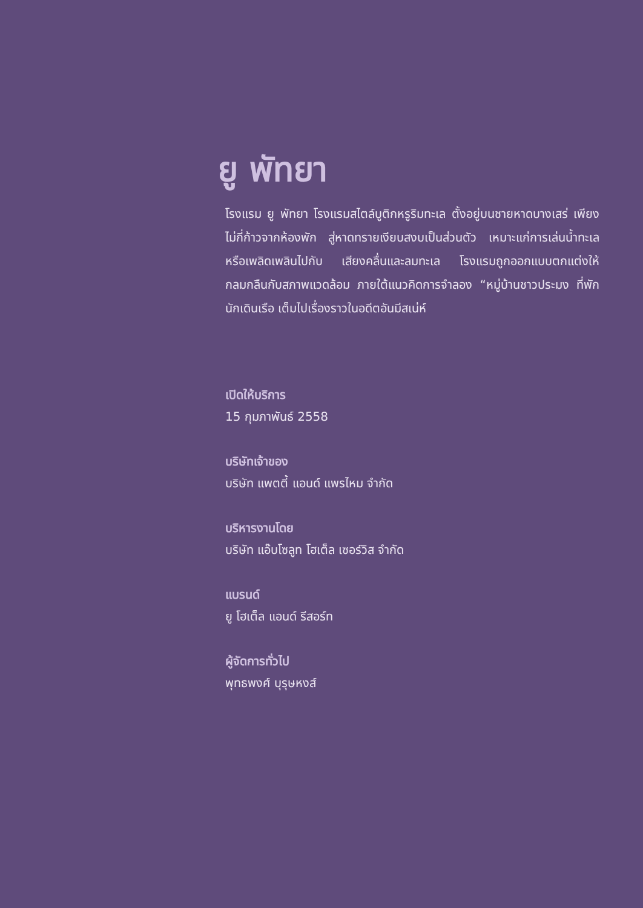ยู พัทยา
โรงแรม ยู พัทยา โรงแรมสไตล์บูติกหรูริมทะเล ตั้งอยู่บนชายหาดบางเสร่ เพียงไม่กี่ก้าวจากห้องพัก สู่หาดทรายเงียบสงบเป็นส่วนตัว เหมาะแก่การเล่นน้ำทะเล หรือเพลิดเพลินไปกับ เสียงคลื่นและลมทะเล โรงแรมถูกออกแบบตกแต่งให้กลมกลืนกับสภาพแวดล้อม ภายใต้แนวคิดการจำลอง “หมู่บ้านชาวประมง ที่พักนักเดินเรือ เต็มไปเรื่องราวในอดีตอันมีสเน่ห์
เปิดให้บริการ
15 กุมภาพันธ์ 2558
บริษัทเจ้าของ
บริษัท แพตตี้ แอนด์ แพรไหม จำกัด
บริหารงานโดย
บริษัท แอ๊บโซลูท โฮเต็ล เซอร์วิส จำกัด
แบรนด์
ยู โฮเต็ล แอนด์ รีสอร์ท
ผู้จัดการทั่วไป
พุทธพงศ์ บุรุษหงส์